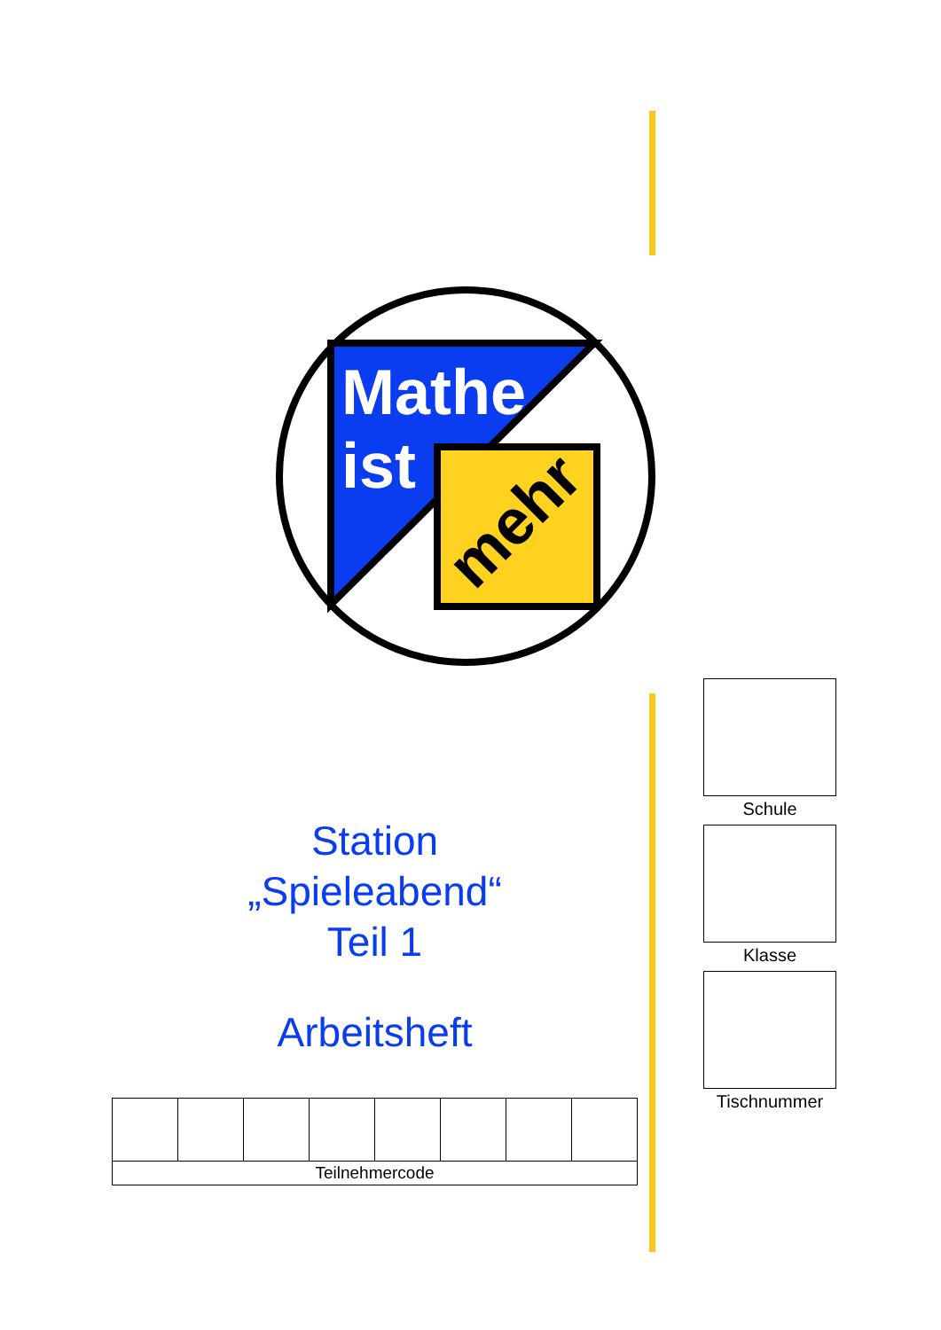Mathe
ist
mehr
Station
„Spieleabend“
Teil 1
Arbeitsheft
| Teilnehmercode | | | | | | | |
Schule
Klasse
Tischnummer